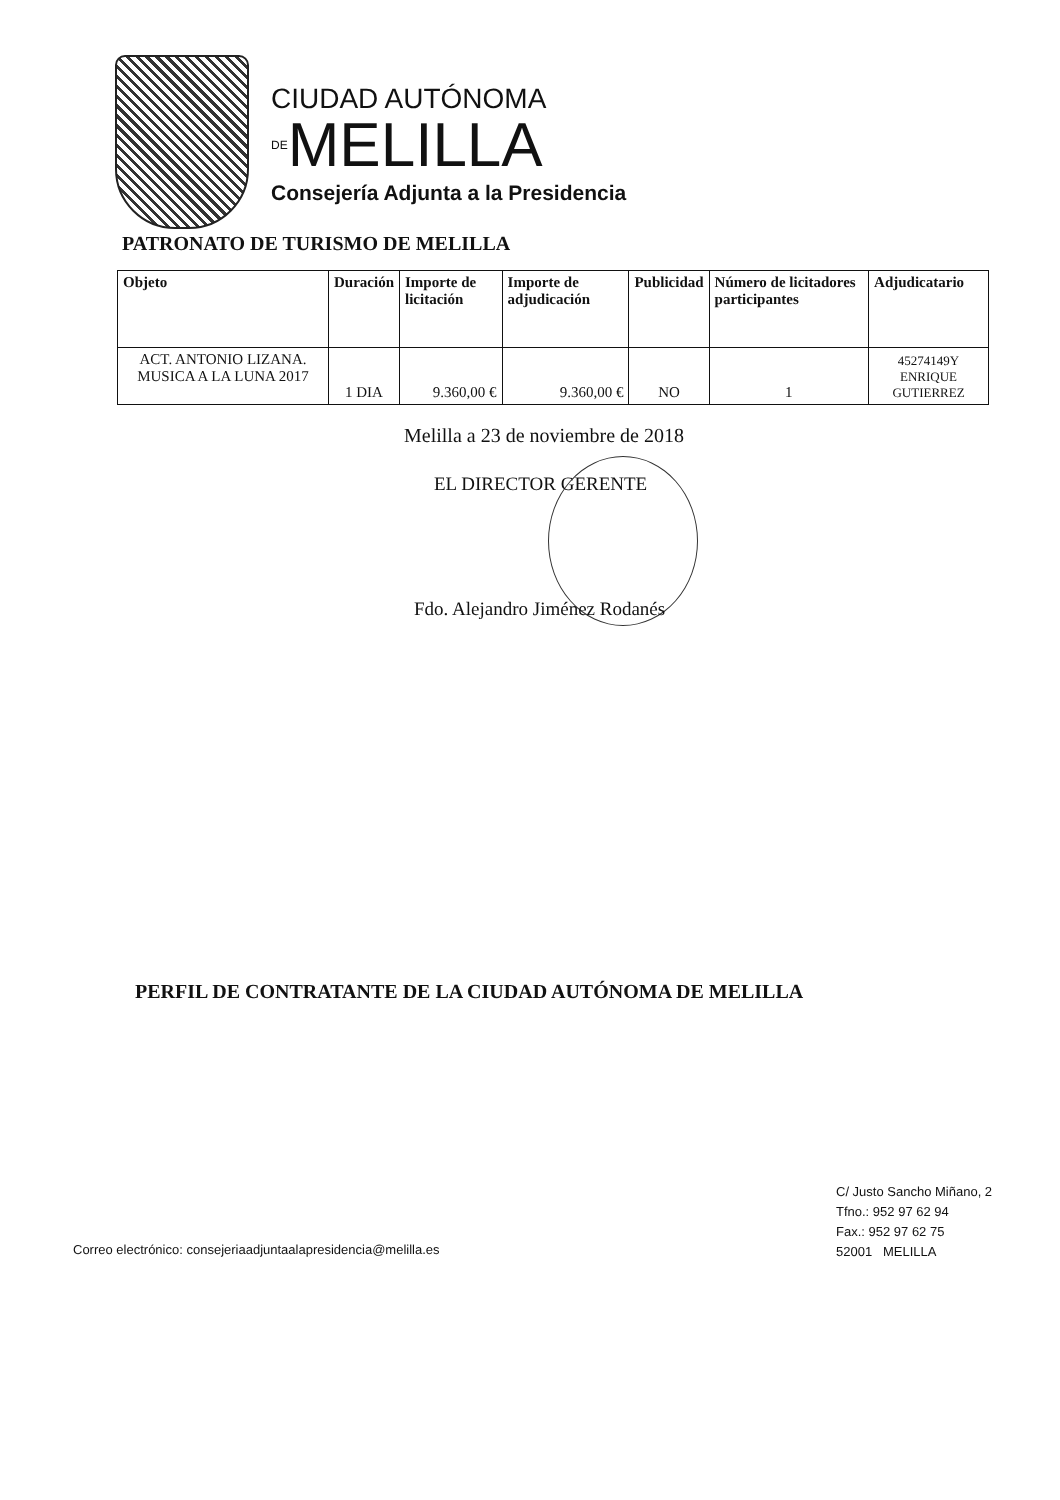CIUDAD AUTÓNOMA
DEMELILLA
Consejería Adjunta a la Presidencia
PATRONATO DE TURISMO DE MELILLA
| Objeto | Duración | Importe de licitación | Importe de adjudicación | Publicidad | Número de licitadores participantes | Adjudicatario |
| --- | --- | --- | --- | --- | --- | --- |
| ACT. ANTONIO LIZANA. MUSICA A LA LUNA 2017 | 1 DIA | 9.360,00 € | 9.360,00 € | NO | 1 | 45274149Y ENRIQUE GUTIERREZ |
Melilla a 23 de noviembre de 2018
EL DIRECTOR GERENTE
Fdo. Alejandro Jiménez Rodanés
PERFIL DE CONTRATANTE DE LA CIUDAD AUTÓNOMA DE MELILLA
C/ Justo Sancho Miñano, 2
Tfno.: 952 97 62 94
Fax.: 952 97 62 75
52001 MELILLA
Correo electrónico: consejeriaadjuntaalapresidencia@melilla.es